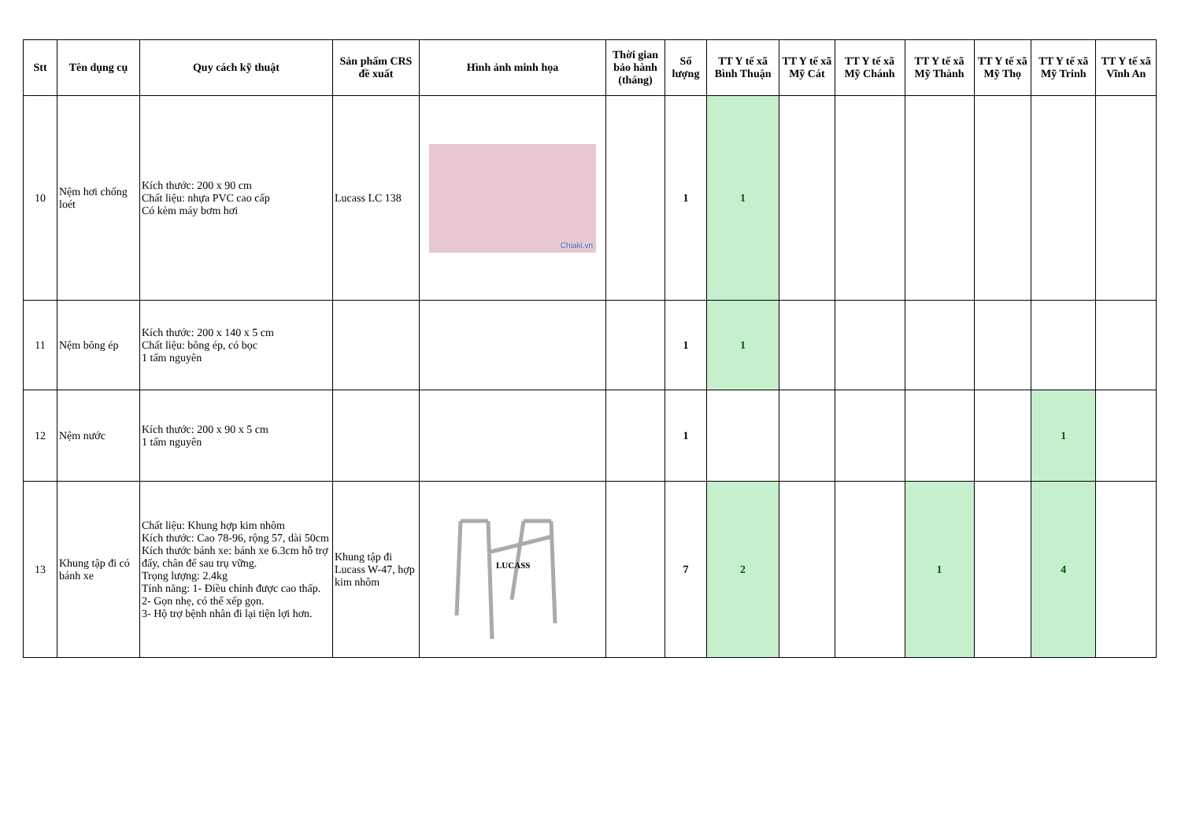| Stt | Tên dụng cụ | Quy cách kỹ thuật | Sản phẩm CRS đề xuất | Hình ảnh minh họa | Thời gian bảo hành (tháng) | Số lượng | TT Y tế xã Bình Thuận | TT Y tế xã Mỹ Cát | TT Y tế xã Mỹ Chánh | TT Y tế xã Mỹ Thành | TT Y tế xã Mỹ Thọ | TT Y tế xã Mỹ Trinh | TT Y tế xã Vĩnh An |
| --- | --- | --- | --- | --- | --- | --- | --- | --- | --- | --- | --- | --- | --- |
| 10 | Nệm hơi chống loét | Kích thước: 200 x 90 cm Chất liệu: nhựa PVC cao cấp Có kèm máy bơm hơi | Lucass LC 138 | Chiaki.vn | | 1 | 1 | | | | | | |
| 11 | Nệm bông ép | Kích thước: 200 x 140 x 5 cm Chất liệu: bông ép, có bọc 1 tấm nguyên | | | | 1 | 1 | | | | | | |
| 12 | Nệm nước | Kích thước: 200 x 90 x 5 cm 1 tấm nguyên | | | | 1 | | | | | | 1 | |
| 13 | Khung tập đi có bánh xe | Chất liệu: Khung hợp kim nhôm Kích thước: Cao 78-96, rộng 57, dài 50cm Kích thước bánh xe: bánh xe 6.3cm hỗ trợ đẩy, chân đế sau trụ vững. Trọng lượng: 2.4kg Tính năng: 1- Điều chỉnh được cao thấp. 2- Gọn nhẹ, có thể xếp gọn. 3- Hộ trợ bệnh nhân đi lại tiện lợi hơn. | Khung tập đi Lucass W-47, hợp kim nhôm | LUCASS | | 7 | 2 | | | 1 | | 4 | |